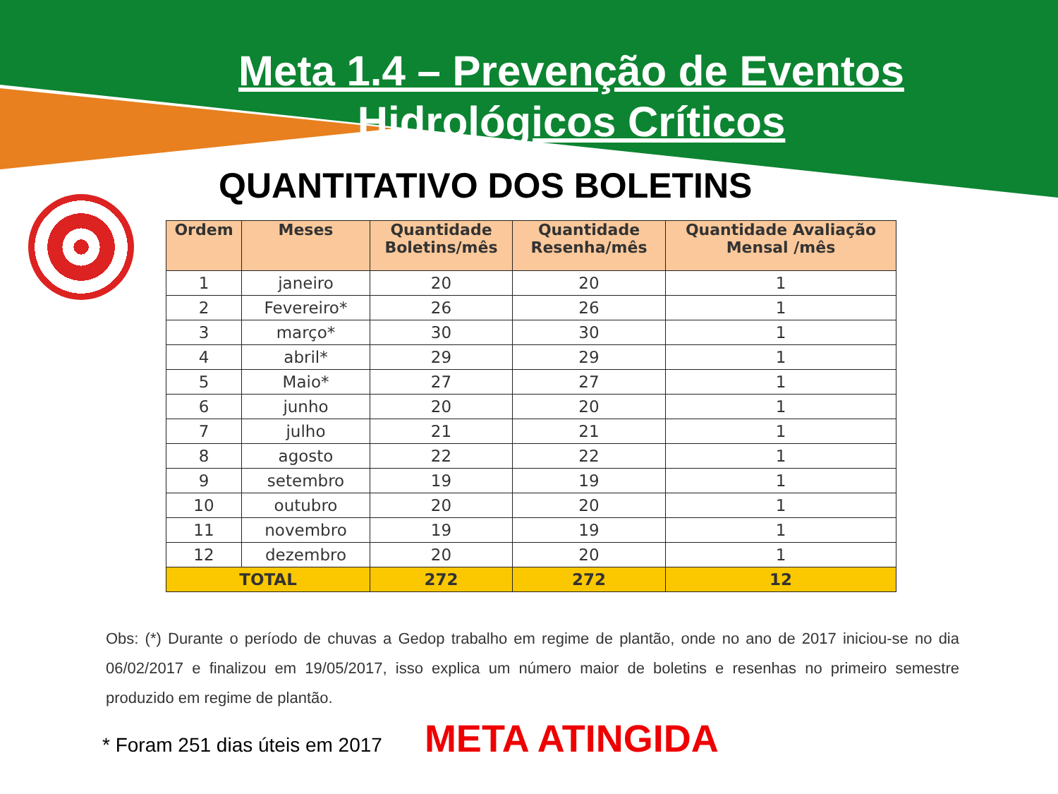Meta 1.4 – Prevenção de Eventos Hidrológicos Críticos
QUANTITATIVO DOS BOLETINS
| Ordem | Meses | Quantidade Boletins/mês | Quantidade Resenha/mês | Quantidade Avaliação Mensal /mês |
| --- | --- | --- | --- | --- |
| 1 | janeiro | 20 | 20 | 1 |
| 2 | Fevereiro* | 26 | 26 | 1 |
| 3 | março* | 30 | 30 | 1 |
| 4 | abril* | 29 | 29 | 1 |
| 5 | Maio* | 27 | 27 | 1 |
| 6 | junho | 20 | 20 | 1 |
| 7 | julho | 21 | 21 | 1 |
| 8 | agosto | 22 | 22 | 1 |
| 9 | setembro | 19 | 19 | 1 |
| 10 | outubro | 20 | 20 | 1 |
| 11 | novembro | 19 | 19 | 1 |
| 12 | dezembro | 20 | 20 | 1 |
| TOTAL | | 272 | 272 | 12 |
Obs: (*) Durante o período de chuvas a Gedop trabalho em regime de plantão, onde no ano de 2017 iniciou-se no dia 06/02/2017 e finalizou em 19/05/2017, isso explica um número maior de boletins e resenhas no primeiro semestre produzido em regime de plantão.
* Foram 251 dias úteis em 2017 META ATINGIDA